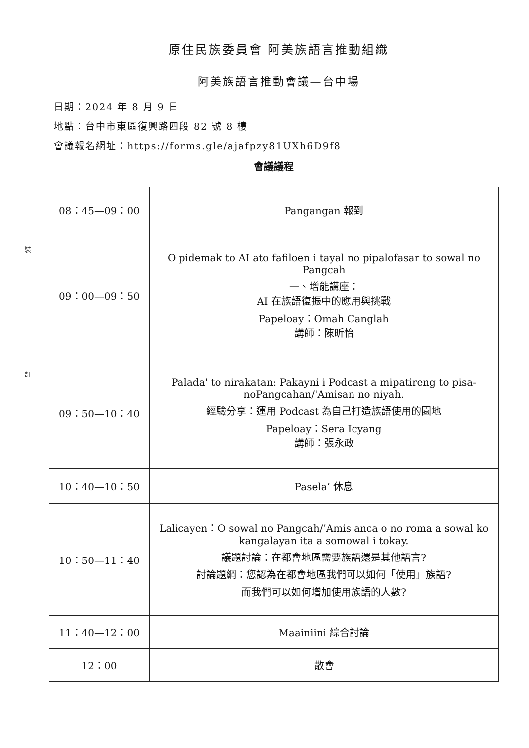裝
訂
原住民族委員會 阿美族語言推動組織
阿美族語言推動會議—台中場
日期：2024 年 8 月 9 日
地點：台中市東區復興路四段 82 號 8 樓
會議報名網址：https://forms.gle/ajafpzy81UXh6D9f8
會議議程
| 08：45—09：00 | Pangangan 報到 |
| 09：00—09：50 | O pidemak to AI ato fafiloen i tayal no pipalofasar to sowal no Pangcah 一、增能講座： AI 在族語復振中的應用與挑戰 Papeloay：Omah Canglah 講師：陳昕怡 |
| 09：50—10：40 | Palada' to nirakatan: Pakayni i Podcast a mipatireng to pisa-noPangcahan/'Amisan no niyah. 經驗分享：運用 Podcast 為自己打造族語使用的園地 Papeloay：Sera Icyang 講師：張永政 |
| 10：40—10：50 | Pasela’ 休息 |
| 10：50—11：40 | Lalicayen：O sowal no Pangcah/’Amis anca o no roma a sowal ko kangalayan ita a somowal i tokay. 議題討論：在都會地區需要族語還是其他語言? 討論題綱：您認為在都會地區我們可以如何「使用」族語? 而我們可以如何增加使用族語的人數? |
| 11：40—12：00 | Maainiini 綜合討論 |
| 12：00 | 散會 |